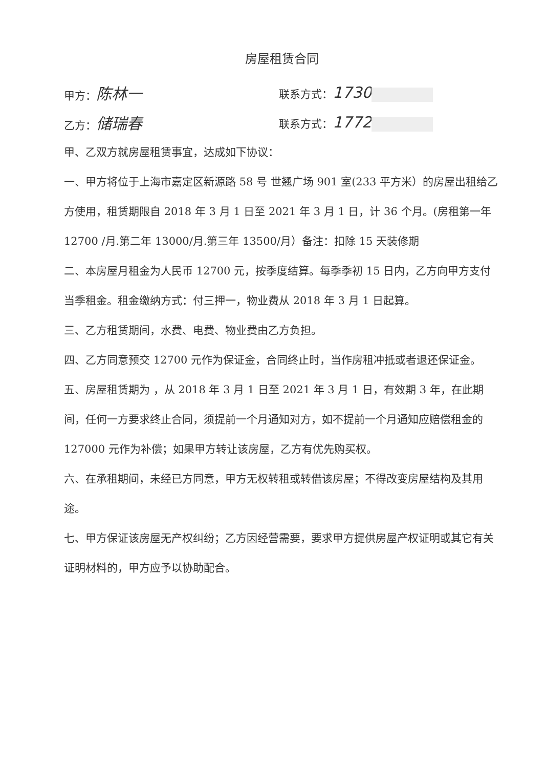房屋租赁合同
甲方：陈林一
联系方式：1730
乙方：储瑞春
联系方式：1772
甲、乙双方就房屋租赁事宜，达成如下协议：
一、甲方将位于上海市嘉定区新源路 58 号 世翘广场 901 室(233 平方米）的房屋出租给乙方使用，租赁期限自 2018 年 3 月 1 日至 2021 年 3 月 1 日，计 36 个月。(房租第一年 12700 /月.第二年 13000/月.第三年 13500/月）备注：扣除 15 天装修期
二、本房屋月租金为人民币 12700 元，按季度结算。每季季初 15 日内，乙方向甲方支付当季租金。租金缴纳方式：付三押一，物业费从 2018 年 3 月 1 日起算。
三、乙方租赁期间，水费、电费、物业费由乙方负担。
四、乙方同意预交 12700 元作为保证金，合同终止时，当作房租冲抵或者退还保证金。
五、房屋租赁期为 ，从 2018 年 3 月 1 日至 2021 年 3 月 1 日，有效期 3 年，在此期间，任何一方要求终止合同，须提前一个月通知对方，如不提前一个月通知应赔偿租金的 127000 元作为补偿；如果甲方转让该房屋，乙方有优先购买权。
六、在承租期间，未经已方同意，甲方无权转租或转借该房屋；不得改变房屋结构及其用途。
七、甲方保证该房屋无产权纠纷；乙方因经营需要，要求甲方提供房屋产权证明或其它有关证明材料的，甲方应予以协助配合。